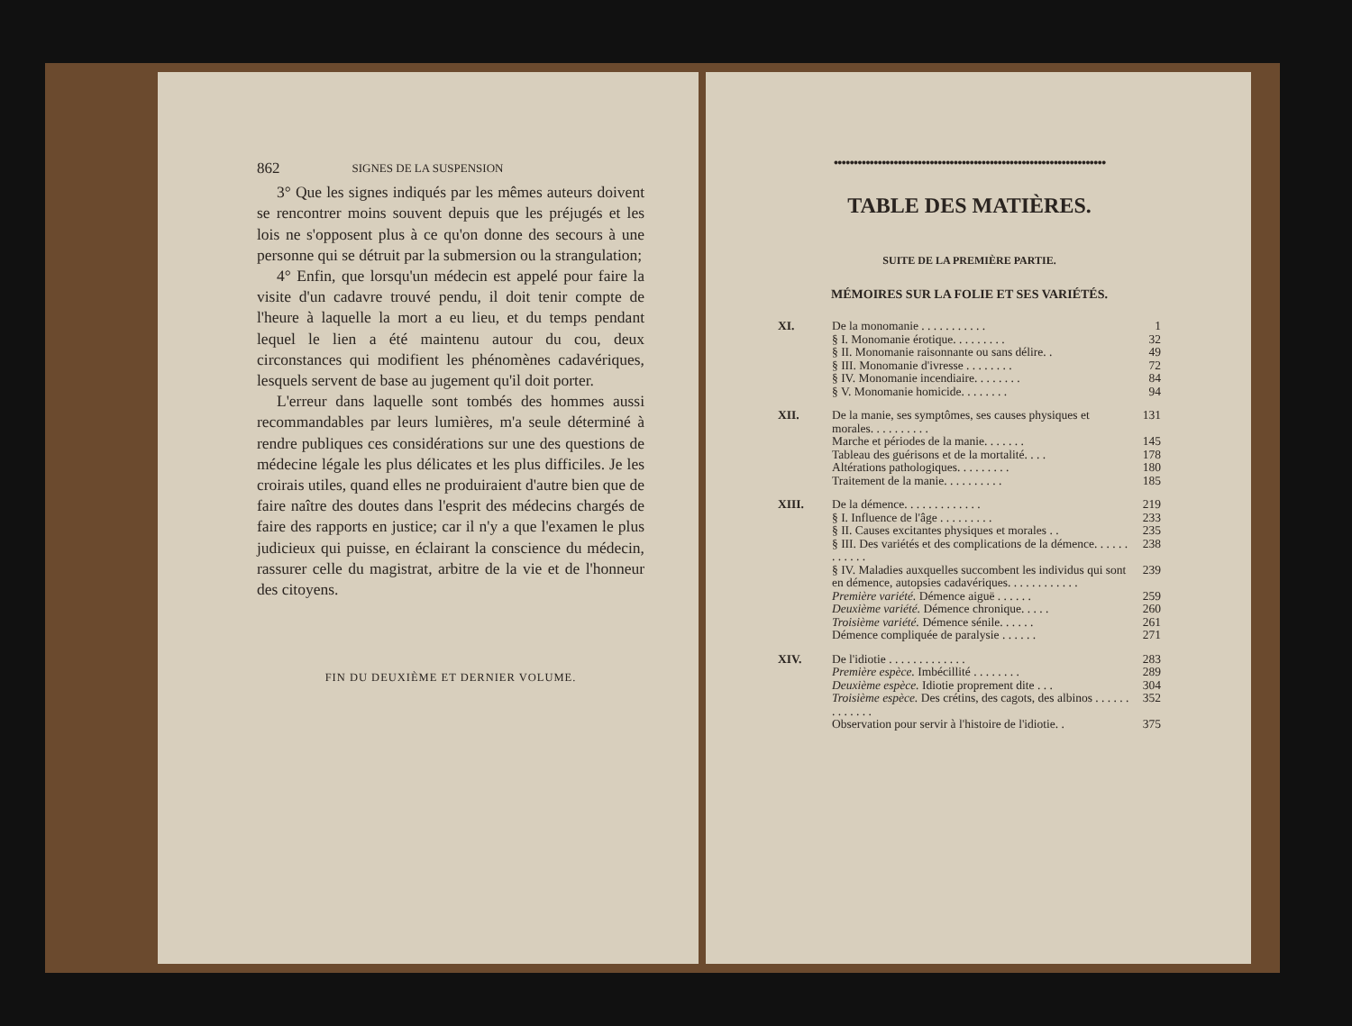862 SIGNES DE LA SUSPENSION
3° Que les signes indiqués par les mêmes auteurs doivent se rencontrer moins souvent depuis que les préjugés et les lois ne s'opposent plus à ce qu'on donne des secours à une personne qui se détruit par la submersion ou la strangulation;
4° Enfin, que lorsqu'un médecin est appelé pour faire la visite d'un cadavre trouvé pendu, il doit tenir compte de l'heure à laquelle la mort a eu lieu, et du temps pendant lequel le lien a été maintenu autour du cou, deux circonstances qui modifient les phénomènes cadavériques, lesquels servent de base au jugement qu'il doit porter.
L'erreur dans laquelle sont tombés des hommes aussi recommandables par leurs lumières, m'a seule déterminé à rendre publiques ces considérations sur une des questions de médecine légale les plus délicates et les plus difficiles. Je les croirais utiles, quand elles ne produiraient d'autre bien que de faire naître des doutes dans l'esprit des médecins chargés de faire des rapports en justice; car il n'y a que l'examen le plus judicieux qui puisse, en éclairant la conscience du médecin, rassurer celle du magistrat, arbitre de la vie et de l'honneur des citoyens.
FIN DU DEUXIÈME ET DERNIER VOLUME.
●●●●●●●●●●●●●●●●●●●●●●●●●●●●●●●●●●●●●●●●●●●●●●●●●●●●●●●●●●●●●●●●●●●●
TABLE DES MATIÈRES.
SUITE DE LA PREMIÈRE PARTIE.
MÉMOIRES SUR LA FOLIE ET SES VARIÉTÉS.
| XI. | De la monomanie . . . . . . . . . . . | 1 |
| | § I. Monomanie érotique. . . . . . . . . | 32 |
| | § II. Monomanie raisonnante ou sans délire. . | 49 |
| | § III. Monomanie d'ivresse . . . . . . . . | 72 |
| | § IV. Monomanie incendiaire. . . . . . . . | 84 |
| | § V. Monomanie homicide. . . . . . . . | 94 |
| XII. | De la manie, ses symptômes, ses causes physiques et morales. . . . . . . . . . | 131 |
| | Marche et périodes de la manie. . . . . . . | 145 |
| | Tableau des guérisons et de la mortalité. . . . | 178 |
| | Altérations pathologiques. . . . . . . . . | 180 |
| | Traitement de la manie. . . . . . . . . . | 185 |
| XIII. | De la démence. . . . . . . . . . . . . | 219 |
| | § I. Influence de l'âge . . . . . . . . . | 233 |
| | § II. Causes excitantes physiques et morales . . | 235 |
| | § III. Des variétés et des complications de la démence. . . . . . . . . . . . | 238 |
| | § IV. Maladies auxquelles succombent les individus qui sont en démence, autopsies cadavériques. . . . . . . . . . . . | 239 |
| | Première variété. Démence aiguë . . . . . . | 259 |
| | Deuxième variété. Démence chronique. . . . . | 260 |
| | Troisième variété. Démence sénile. . . . . . | 261 |
| | Démence compliquée de paralysie . . . . . . | 271 |
| XIV. | De l'idiotie . . . . . . . . . . . . . | 283 |
| | Première espèce. Imbécillité . . . . . . . . | 289 |
| | Deuxième espèce. Idiotie proprement dite . . . | 304 |
| | Troisième espèce. Des crétins, des cagots, des albinos . . . . . . . . . . . . . | 352 |
| | Observation pour servir à l'histoire de l'idiotie. . | 375 |